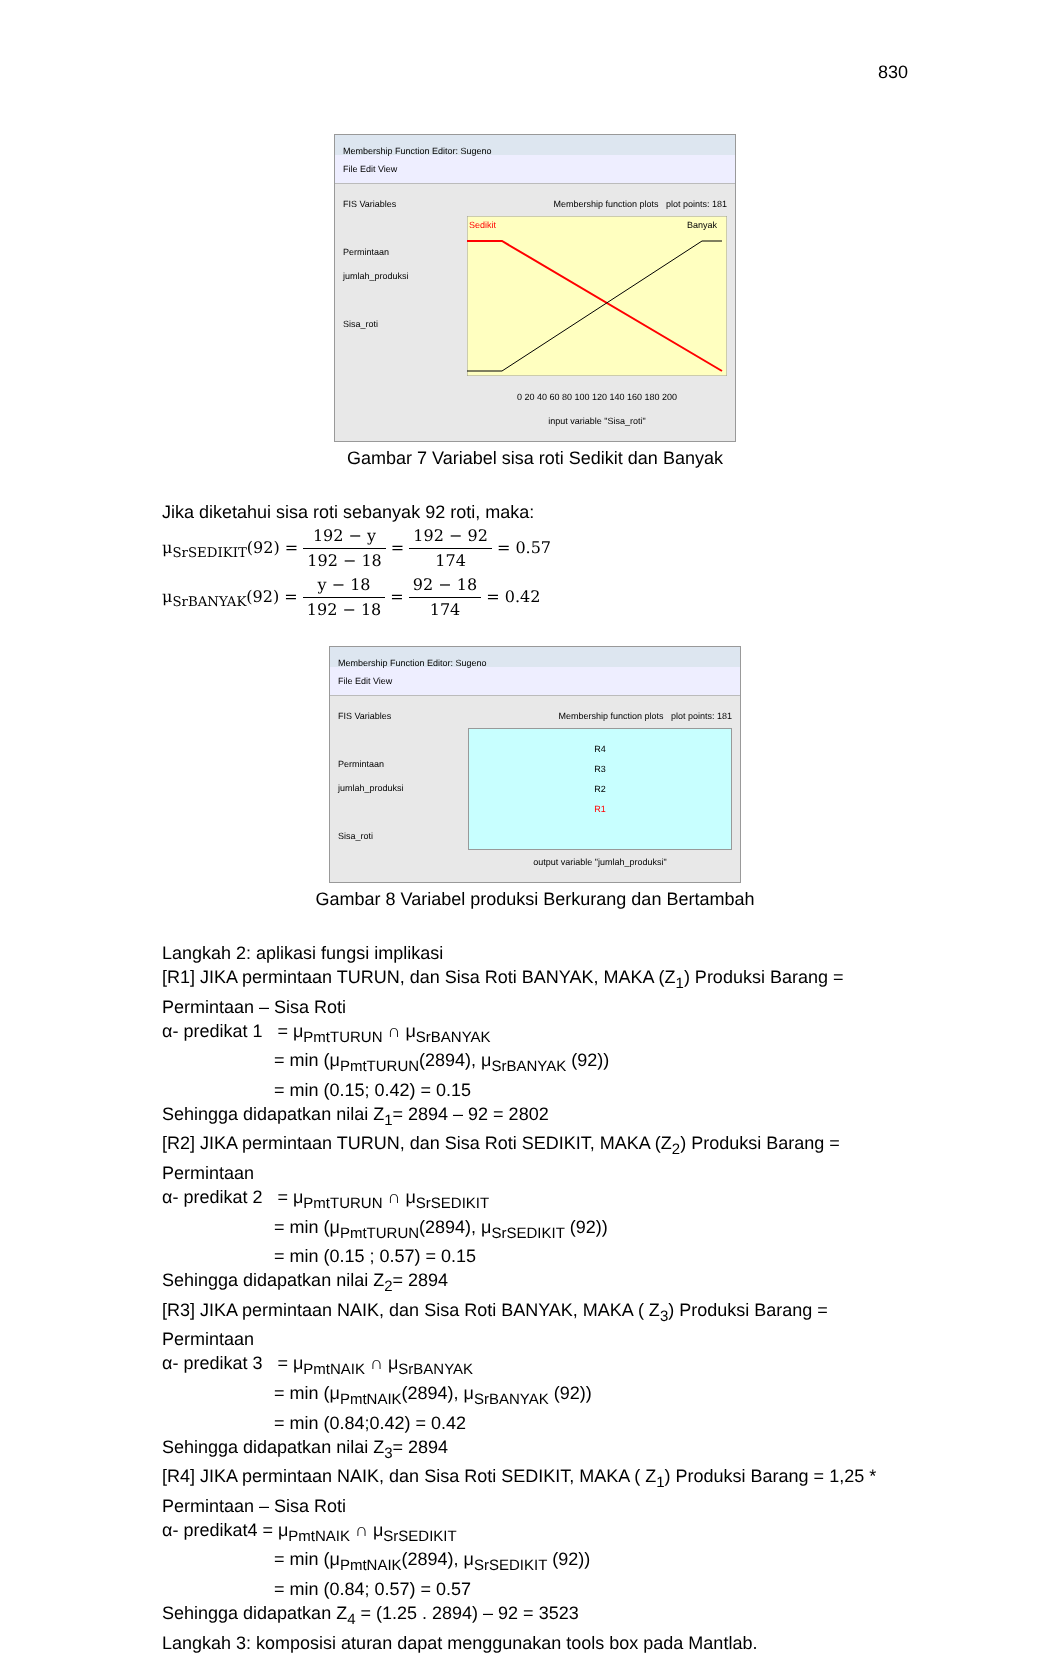830
Membership Function Editor: Sugeno
File Edit View
FIS Variables
Permintaan jumlah_produksi
Sisa_roti
Membership function plots plot points: 181
Sedikit
Banyak
0 20 40 60 80 100 120 140 160 180 200
input variable "Sisa_roti"
Gambar 7 Variabel sisa roti Sedikit dan Banyak
Jika diketahui sisa roti sebanyak 92 roti, maka:
μ<sub>SrSEDIKIT</sub>(92) = 192 − y 192 − 18 = 192 − 92 174 = 0.57
μ<sub>SrBANYAK</sub>(92) = y − 18 192 − 18 = 92 − 18 174 = 0.42
Membership Function Editor: Sugeno
File Edit View
FIS Variables
Permintaan jumlah_produksi
Sisa_roti
Membership function plots plot points: 181
R4
R3
R2
R1
output variable "jumlah_produksi"
Gambar 8 Variabel produksi Berkurang dan Bertambah
Langkah 2: aplikasi fungsi implikasi
[R1] JIKA permintaan TURUN, dan Sisa Roti BANYAK, MAKA (Z<sub>1</sub>) Produksi Barang = Permintaan – Sisa Roti
α- predikat 1 = μ<sub>PmtTURUN</sub> ∩ μ<sub>SrBANYAK</sub>
= min (μ<sub>PmtTURUN</sub>(2894), μ<sub>SrBANYAK</sub> (92))
= min (0.15; 0.42) = 0.15
Sehingga didapatkan nilai Z<sub>1</sub>= 2894 – 92 = 2802
[R2] JIKA permintaan TURUN, dan Sisa Roti SEDIKIT, MAKA (Z<sub>2</sub>) Produksi Barang = Permintaan
α- predikat 2 = μ<sub>PmtTURUN</sub> ∩ μ<sub>SrSEDIKIT</sub>
= min (μ<sub>PmtTURUN</sub>(2894), μ<sub>SrSEDIKIT</sub> (92))
= min (0.15 ; 0.57) = 0.15
Sehingga didapatkan nilai Z<sub>2</sub>= 2894
[R3] JIKA permintaan NAIK, dan Sisa Roti BANYAK, MAKA ( Z<sub>3</sub>) Produksi Barang = Permintaan
α- predikat 3 = μ<sub>PmtNAIK</sub> ∩ μ<sub>SrBANYAK</sub>
= min (μ<sub>PmtNAIK</sub>(2894), μ<sub>SrBANYAK</sub> (92))
= min (0.84;0.42) = 0.42
Sehingga didapatkan nilai Z<sub>3</sub>= 2894
[R4] JIKA permintaan NAIK, dan Sisa Roti SEDIKIT, MAKA ( Z<sub>1</sub>) Produksi Barang = 1,25 * Permintaan – Sisa Roti
α- predikat4 = μ<sub>PmtNAIK</sub> ∩ μ<sub>SrSEDIKIT</sub>
= min (μ<sub>PmtNAIK</sub>(2894), μ<sub>SrSEDIKIT</sub> (92))
= min (0.84; 0.57) = 0.57
Sehingga didapatkan Z<sub>4</sub> = (1.25 . 2894) – 92 = 3523
Langkah 3: komposisi aturan dapat menggunakan tools box pada Mantlab.